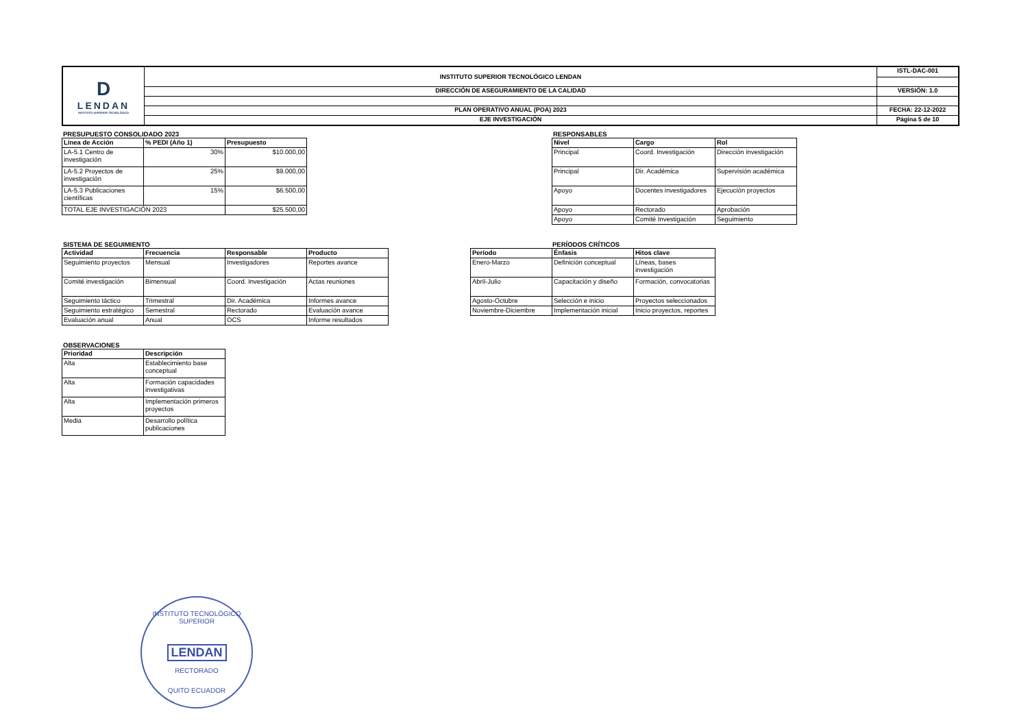| D LENDAN INSTITUTO SUPERIOR TECNOLÓGICO | INSTITUTO SUPERIOR TECNOLÓGICO LENDAN | ISTL-DAC-001 |
| | DIRECCIÓN DE ASEGURAMIENTO DE LA CALIDAD | VERSIÓN: 1.0 |
| | PLAN OPERATIVO ANUAL (POA) 2023 | FECHA: 22-12-2022 |
| | EJE INVESTIGACIÓN | Página 5 de 10 |
PRESUPUESTO CONSOLIDADO 2023
| Línea de Acción | % PEDI (Año 1) | Presupuesto |
| --- | --- | --- |
| LA-5.1 Centro de investigación | 30% | $10.000,00 |
| LA-5.2 Proyectos de investigación | 25% | $9.000,00 |
| LA-5.3 Publicaciones científicas | 15% | $6.500,00 |
| TOTAL EJE INVESTIGACIÓN 2023 | | $25.500,00 |
RESPONSABLES
| Nivel | Cargo | Rol |
| --- | --- | --- |
| Principal | Coord. Investigación | Dirección investigación |
| Principal | Dir. Académica | Supervisión académica |
| Apoyo | Docentes investigadores | Ejecución proyectos |
| Apoyo | Rectorado | Aprobación |
| Apoyo | Comité Investigación | Seguimiento |
SISTEMA DE SEGUIMIENTO
| Actividad | Frecuencia | Responsable | Producto |
| --- | --- | --- | --- |
| Seguimiento proyectos | Mensual | Investigadores | Reportes avance |
| Comité investigación | Bimensual | Coord. Investigación | Actas reuniones |
| Seguimiento táctico | Trimestral | Dir. Académica | Informes avance |
| Seguimiento estratégico | Semestral | Rectorado | Evaluación avance |
| Evaluación anual | Anual | OCS | Informe resultados |
PERÍODOS CRÍTICOS
| Período | Énfasis | Hitos clave |
| --- | --- | --- |
| Enero-Marzo | Definición conceptual | Líneas, bases investigación |
| Abril-Julio | Capacitación y diseño | Formación, convocatorias |
| Agosto-Octubre | Selección e inicio | Proyectos seleccionados |
| Noviembre-Diciembre | Implementación inicial | Inicio proyectos, reportes |
OBSERVACIONES
| Prioridad | Descripción |
| --- | --- |
| Alta | Establecimiento base conceptual |
| Alta | Formación capacidades investigativas |
| Alta | Implementación primeros proyectos |
| Media | Desarrollo política publicaciones |
INSTITUTO TECNOLÓGICO SUPERIOR
LENDAN
RECTORADO
QUITO ECUADOR